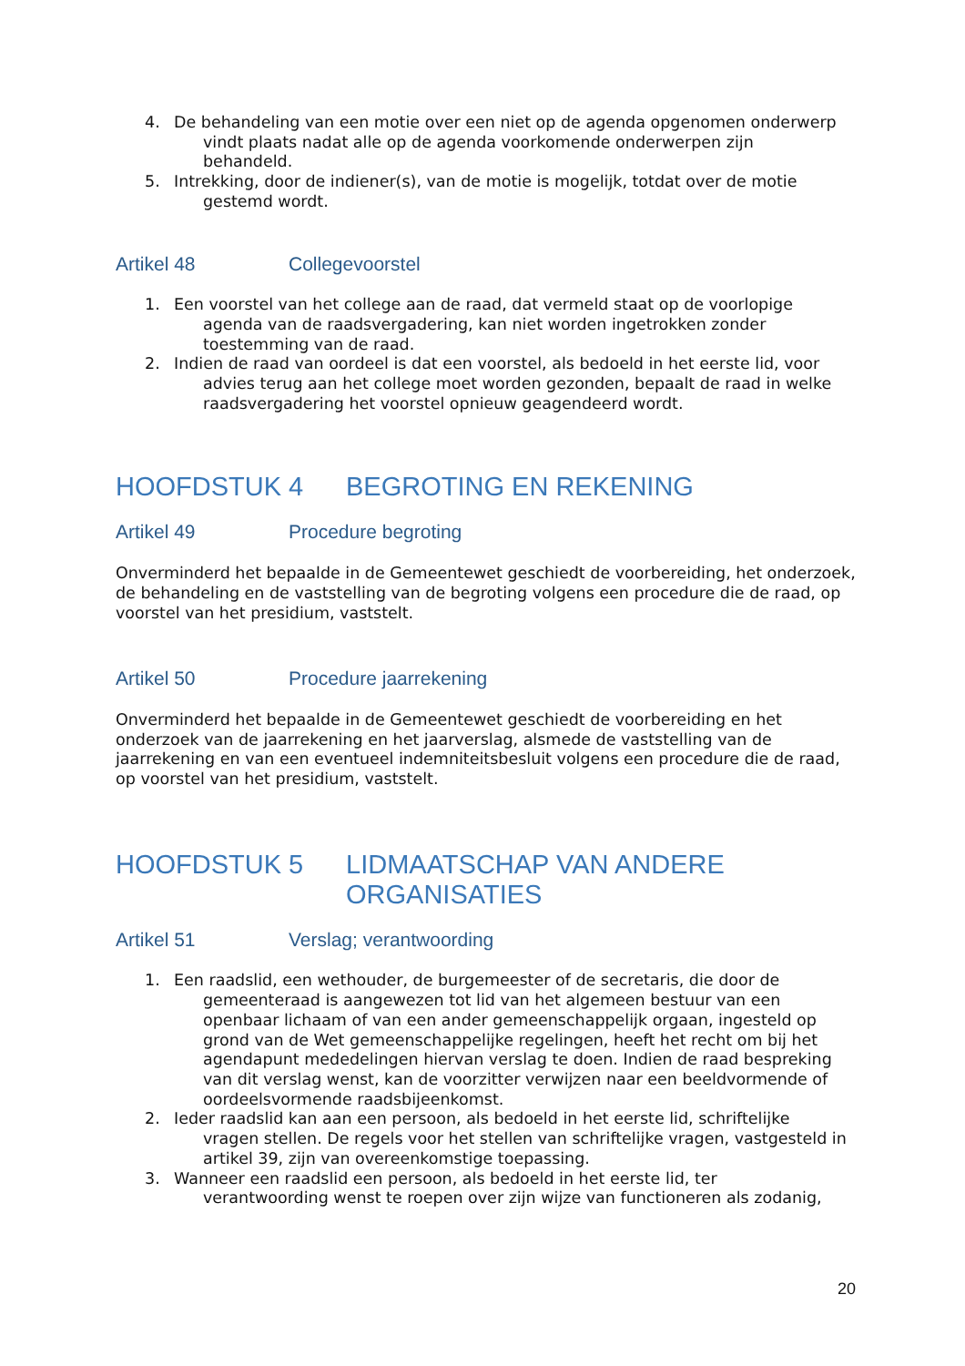4. De behandeling van een motie over een niet op de agenda opgenomen onderwerp
vindt plaats nadat alle op de agenda voorkomende onderwerpen zijn
behandeld.
5. Intrekking, door de indiener(s), van de motie is mogelijk, totdat over de motie
gestemd wordt.
Artikel 48 Collegevoorstel
1. Een voorstel van het college aan de raad, dat vermeld staat op de voorlopige
agenda van de raadsvergadering, kan niet worden ingetrokken zonder
toestemming van de raad.
2. Indien de raad van oordeel is dat een voorstel, als bedoeld in het eerste lid, voor
advies terug aan het college moet worden gezonden, bepaalt de raad in welke
raadsvergadering het voorstel opnieuw geagendeerd wordt.
HOOFDSTUK 4 BEGROTING EN REKENING
Artikel 49 Procedure begroting
Onverminderd het bepaalde in de Gemeentewet geschiedt de voorbereiding, het onderzoek, de behandeling en de vaststelling van de begroting volgens een procedure die de raad, op voorstel van het presidium, vaststelt.
Artikel 50 Procedure jaarrekening
Onverminderd het bepaalde in de Gemeentewet geschiedt de voorbereiding en het onderzoek van de jaarrekening en het jaarverslag, alsmede de vaststelling van de jaarrekening en van een eventueel indemniteitsbesluit volgens een procedure die de raad, op voorstel van het presidium, vaststelt.
HOOFDSTUK 5 LIDMAATSCHAP VAN ANDERE
ORGANISATIES
Artikel 51 Verslag; verantwoording
1. Een raadslid, een wethouder, de burgemeester of de secretaris, die door de
gemeenteraad is aangewezen tot lid van het algemeen bestuur van een openbaar lichaam of van een ander gemeenschappelijk orgaan, ingesteld op grond van de Wet gemeenschappelijke regelingen, heeft het recht om bij het agendapunt mededelingen hiervan verslag te doen. Indien de raad bespreking van dit verslag wenst, kan de voorzitter verwijzen naar een beeldvormende of oordeelsvormende raadsbijeenkomst.
2. Ieder raadslid kan aan een persoon, als bedoeld in het eerste lid, schriftelijke
vragen stellen. De regels voor het stellen van schriftelijke vragen, vastgesteld in artikel 39, zijn van overeenkomstige toepassing.
3. Wanneer een raadslid een persoon, als bedoeld in het eerste lid, ter
verantwoording wenst te roepen over zijn wijze van functioneren als zodanig,
20